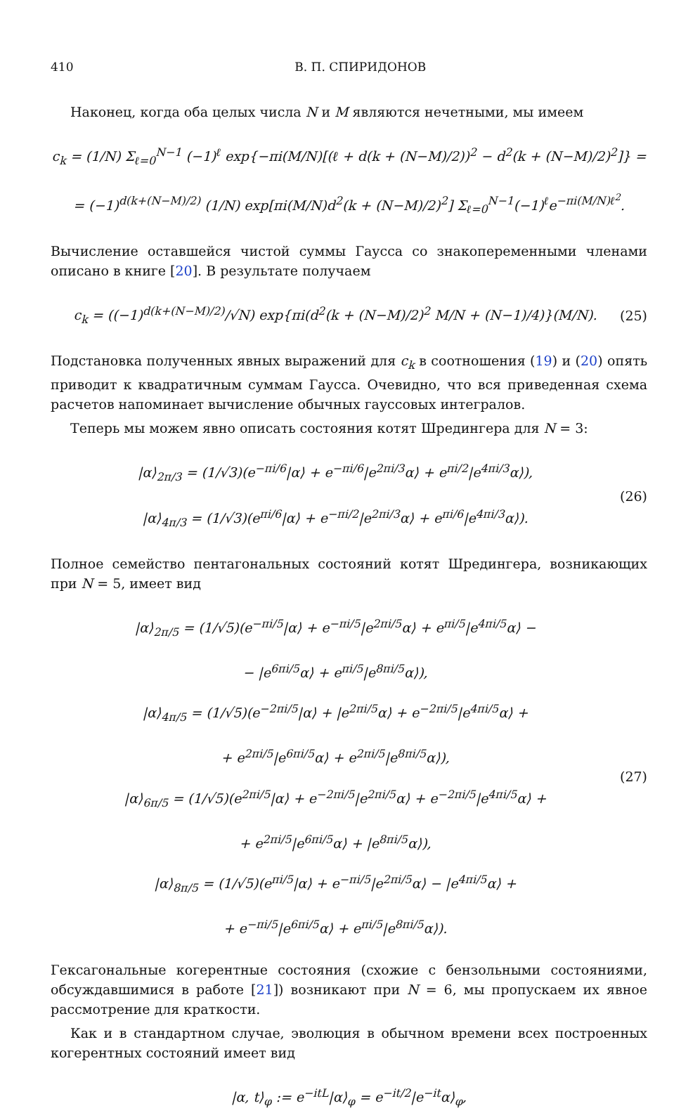410 В. П. СПИРИДОНОВ
Наконец, когда оба целых числа N и M являются нечетными, мы имеем
c<sub>k</sub> = (1/N) Σ<sub>ℓ=0</sub><sup>N−1</sup> (−1)<sup>ℓ</sup> exp{−πi(M/N)[(ℓ + d(k + (N−M)/2))<sup>2</sup> − d<sup>2</sup>(k + (N−M)/2)<sup>2</sup>]} =
= (−1)<sup>d(k+(N−M)/2)</sup> (1/N) exp[πi(M/N)d<sup>2</sup>(k + (N−M)/2)<sup>2</sup>] Σ<sub>ℓ=0</sub><sup>N−1</sup>(−1)<sup>ℓ</sup>e<sup>−πi(M/N)ℓ<sup>2</sup></sup>.
Вычисление оставшейся чистой суммы Гаусса со знакопеременными членами описано в книге [20]. В результате получаем
c<sub>k</sub> = ((−1)<sup>d(k+(N−M)/2)</sup>/√N) exp{πi(d<sup>2</sup>(k + (N−M)/2)<sup>2</sup> M/N + (N−1)/4)}(M/N).
(25)
Подстановка полученных явных выражений для c<sub>k</sub> в соотношения (19) и (20) опять приводит к квадратичным суммам Гаусса. Очевидно, что вся приведенная схема расчетов напоминает вычисление обычных гауссовых интегралов.
Теперь мы можем явно описать состояния котят Шредингера для N = 3:
|α⟩<sub>2π/3</sub> = (1/√3)(e<sup>−πi/6</sup>|α⟩ + e<sup>−πi/6</sup>|e<sup>2πi/3</sup>α⟩ + e<sup>πi/2</sup>|e<sup>4πi/3</sup>α⟩),
|α⟩<sub>4π/3</sub> = (1/√3)(e<sup>πi/6</sup>|α⟩ + e<sup>−πi/2</sup>|e<sup>2πi/3</sup>α⟩ + e<sup>πi/6</sup>|e<sup>4πi/3</sup>α⟩).
(26)
Полное семейство пентагональных состояний котят Шредингера, возникающих при N = 5, имеет вид
|α⟩<sub>2π/5</sub> = (1/√5)(e<sup>−πi/5</sup>|α⟩ + e<sup>−πi/5</sup>|e<sup>2πi/5</sup>α⟩ + e<sup>πi/5</sup>|e<sup>4πi/5</sup>α⟩ −
− |e<sup>6πi/5</sup>α⟩ + e<sup>πi/5</sup>|e<sup>8πi/5</sup>α⟩),
|α⟩<sub>4π/5</sub> = (1/√5)(e<sup>−2πi/5</sup>|α⟩ + |e<sup>2πi/5</sup>α⟩ + e<sup>−2πi/5</sup>|e<sup>4πi/5</sup>α⟩ +
+ e<sup>2πi/5</sup>|e<sup>6πi/5</sup>α⟩ + e<sup>2πi/5</sup>|e<sup>8πi/5</sup>α⟩),
|α⟩<sub>6π/5</sub> = (1/√5)(e<sup>2πi/5</sup>|α⟩ + e<sup>−2πi/5</sup>|e<sup>2πi/5</sup>α⟩ + e<sup>−2πi/5</sup>|e<sup>4πi/5</sup>α⟩ +
+ e<sup>2πi/5</sup>|e<sup>6πi/5</sup>α⟩ + |e<sup>8πi/5</sup>α⟩),
|α⟩<sub>8π/5</sub> = (1/√5)(e<sup>πi/5</sup>|α⟩ + e<sup>−πi/5</sup>|e<sup>2πi/5</sup>α⟩ − |e<sup>4πi/5</sup>α⟩ +
+ e<sup>−πi/5</sup>|e<sup>6πi/5</sup>α⟩ + e<sup>πi/5</sup>|e<sup>8πi/5</sup>α⟩).
(27)
Гексагональные когерентные состояния (схожие с бензольными состояниями, обсуждавшимися в работе [21]) возникают при N = 6, мы пропускаем их явное рассмотрение для краткости.
Как и в стандартном случае, эволюция в обычном времени всех построенных когерентных состояний имеет вид
|α, t⟩<sub>φ</sub> := e<sup>−itL</sup>|α⟩<sub>φ</sub> = e<sup>−it/2</sup>|e<sup>−it</sup>α⟩<sub>φ</sub>,